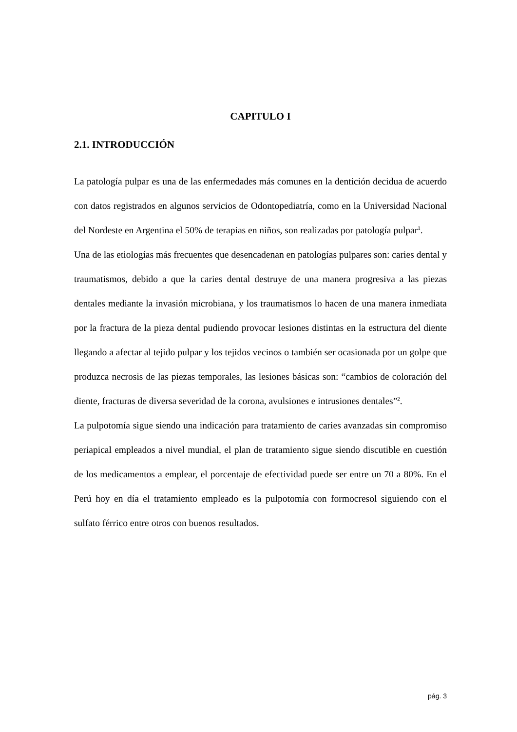CAPITULO I
2.1. INTRODUCCIÓN
La patología pulpar es una de las enfermedades más comunes en la dentición decidua de acuerdo con datos registrados en algunos servicios de Odontopediatría, como en la Universidad Nacional del Nordeste en Argentina el 50% de terapias en niños, son realizadas por patología pulpar<sup>1</sup>.
Una de las etiologías más frecuentes que desencadenan en patologías pulpares son: caries dental y traumatismos, debido a que la caries dental destruye de una manera progresiva a las piezas dentales mediante la invasión microbiana, y los traumatismos lo hacen de una manera inmediata por la fractura de la pieza dental pudiendo provocar lesiones distintas en la estructura del diente llegando a afectar al tejido pulpar y los tejidos vecinos o también ser ocasionada por un golpe que produzca necrosis de las piezas temporales, las lesiones básicas son: “cambios de coloración del diente, fracturas de diversa severidad de la corona, avulsiones e intrusiones dentales”<sup>2</sup>.
La pulpotomía sigue siendo una indicación para tratamiento de caries avanzadas sin compromiso periapical empleados a nivel mundial, el plan de tratamiento sigue siendo discutible en cuestión de los medicamentos a emplear, el porcentaje de efectividad puede ser entre un 70 a 80%. En el Perú hoy en día el tratamiento empleado es la pulpotomía con formocresol siguiendo con el sulfato férrico entre otros con buenos resultados.
pág. 3